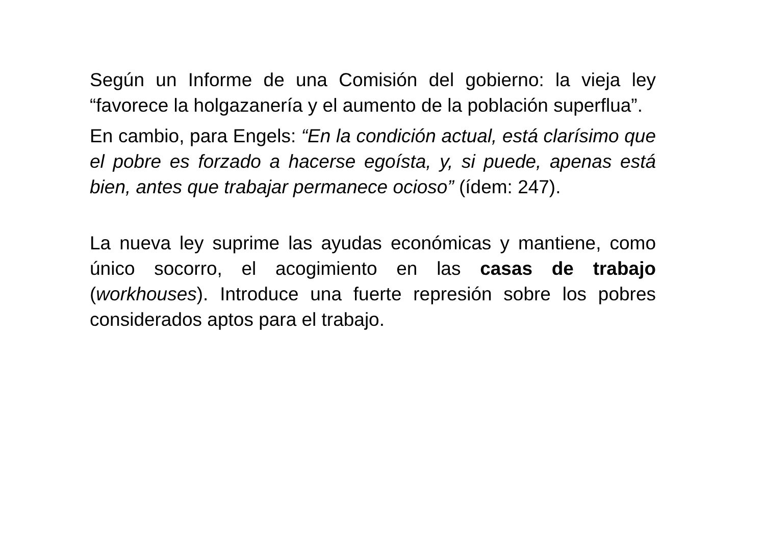Según un Informe de una Comisión del gobierno: la vieja ley “favorece la holgazanería y el aumento de la población superflua”.
En cambio, para Engels: “En la condición actual, está clarísimo que el pobre es forzado a hacerse egoísta, y, si puede, apenas está bien, antes que trabajar permanece ocioso” (ídem: 247).
La nueva ley suprime las ayudas económicas y mantiene, como único socorro, el acogimiento en las casas de trabajo (workhouses). Introduce una fuerte represión sobre los pobres considerados aptos para el trabajo.